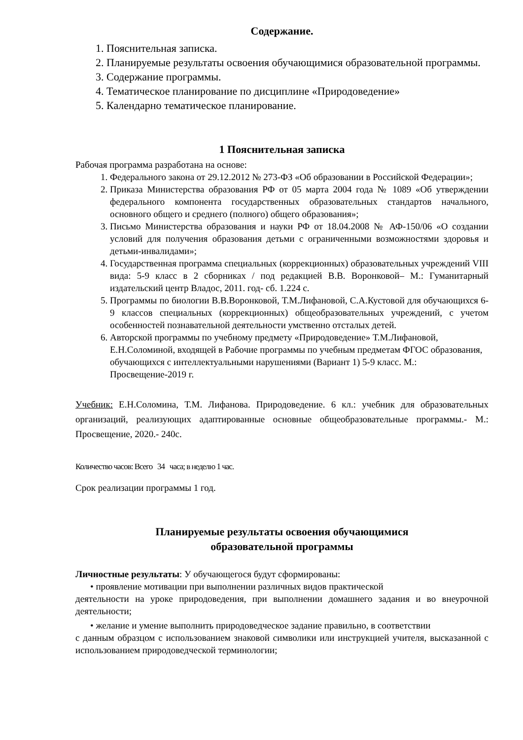Содержание.
1. Пояснительная записка.
2. Планируемые результаты освоения обучающимися образовательной программы.
3. Содержание программы.
4. Тематическое планирование по дисциплине «Природоведение»
5. Календарно тематическое планирование.
1 Пояснительная записка
Рабочая программа разработана на основе:
1. Федерального закона от 29.12.2012 № 273-ФЗ «Об образовании в Российской Федерации»;
2. Приказа Министерства образования РФ от 05 марта 2004 года № 1089 «Об утверждении федерального компонента государственных образовательных стандартов начального, основного общего и среднего (полного) общего образования»;
3. Письмо Министерства образования и науки РФ от 18.04.2008 № АФ-150/06 «О создании условий для получения образования детьми с ограниченными возможностями здоровья и детьми-инвалидами»;
4. Государственная программа специальных (коррекционных) образовательных учреждений VIII вида: 5-9 класс в 2 сборниках / под редакцией В.В. Воронковой– М.: Гуманитарный издательский центр Владос, 2011. год- сб. 1.224 с.
5. Программы по биологии В.В.Воронковой, Т.М.Лифановой, С.А.Кустовой для обучающихся 6-9 классов специальных (коррекционных) общеобразовательных учреждений, с учетом особенностей познавательной деятельности умственно отсталых детей.
6. Авторской программы по учебному предмету «Природоведение» Т.М.Лифановой, Е.Н.Соломиной, входящей в Рабочие программы по учебным предметам ФГОС образования, обучающихся с интеллектуальными нарушениями (Вариант 1) 5-9 класс. М.: Просвещение-2019 г.
Учебник: Е.Н.Соломина, Т.М. Лифанова. Природоведение. 6 кл.: учебник для образовательных организаций, реализующих адаптированные основные общеобразовательные программы.- М.: Просвещение, 2020.- 240с.
Количество часов: Всего 34 часа; в неделю 1 час.
Срок реализации программы 1 год.
Планируемые результаты освоения обучающимися
образовательной программы
Личностные результаты: У обучающегося будут сформированы:
• проявление мотивации при выполнении различных видов практической
деятельности на уроке природоведения, при выполнении домашнего задания и во внеурочной деятельности;
• желание и умение выполнить природоведческое задание правильно, в соответствии
с данным образцом с использованием знаковой символики или инструкцией учителя, высказанной с использованием природоведческой терминологии;